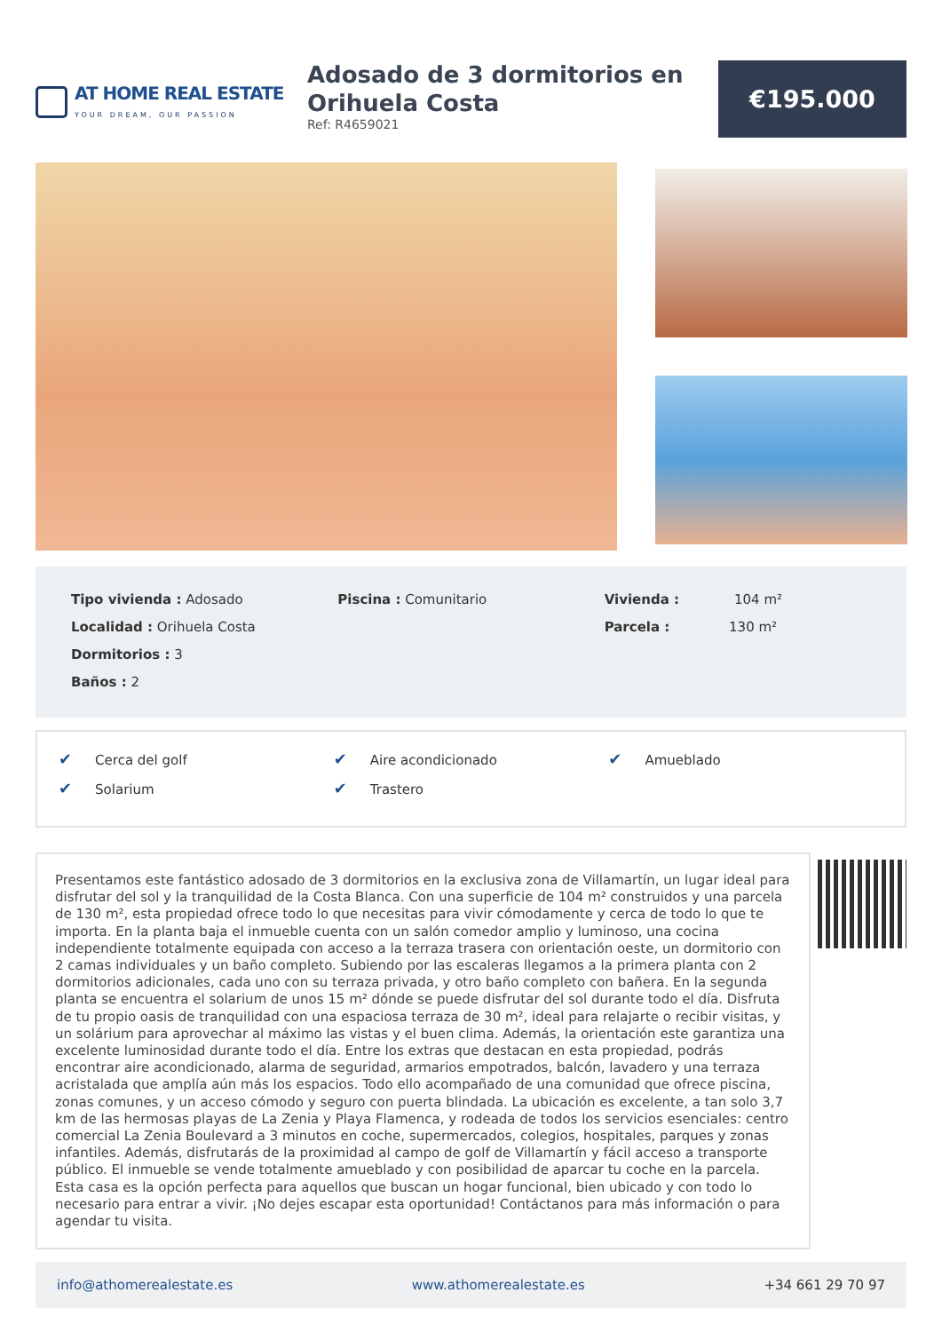AT HOME REAL ESTATE
YOUR DREAM, OUR PASSION
Adosado de 3 dormitorios en Orihuela Costa
Ref: R4659021
€195.000
Tipo vivienda : Adosado
Localidad : Orihuela Costa
Dormitorios : 3
Baños : 2
Piscina : Comunitario Vivienda : 104 m²
Parcela : 130 m²
✔ Cerca del golf
✔ Aire acondicionado
✔ Amueblado
✔ Solarium
✔ Trastero
Presentamos este fantástico adosado de 3 dormitorios en la exclusiva zona de Villamartín, un lugar ideal para disfrutar del sol y la tranquilidad de la Costa Blanca. Con una superficie de 104 m² construidos y una parcela de 130 m², esta propiedad ofrece todo lo que necesitas para vivir cómodamente y cerca de todo lo que te importa. En la planta baja el inmueble cuenta con un salón comedor amplio y luminoso, una cocina independiente totalmente equipada con acceso a la terraza trasera con orientación oeste, un dormitorio con 2 camas individuales y un baño completo. Subiendo por las escaleras llegamos a la primera planta con 2 dormitorios adicionales, cada uno con su terraza privada, y otro baño completo con bañera. En la segunda planta se encuentra el solarium de unos 15 m² dónde se puede disfrutar del sol durante todo el día. Disfruta de tu propio oasis de tranquilidad con una espaciosa terraza de 30 m², ideal para relajarte o recibir visitas, y un solárium para aprovechar al máximo las vistas y el buen clima. Además, la orientación este garantiza una excelente luminosidad durante todo el día. Entre los extras que destacan en esta propiedad, podrás encontrar aire acondicionado, alarma de seguridad, armarios empotrados, balcón, lavadero y una terraza acristalada que amplía aún más los espacios. Todo ello acompañado de una comunidad que ofrece piscina, zonas comunes, y un acceso cómodo y seguro con puerta blindada. La ubicación es excelente, a tan solo 3,7 km de las hermosas playas de La Zenia y Playa Flamenca, y rodeada de todos los servicios esenciales: centro comercial La Zenia Boulevard a 3 minutos en coche, supermercados, colegios, hospitales, parques y zonas infantiles. Además, disfrutarás de la proximidad al campo de golf de Villamartín y fácil acceso a transporte público. El inmueble se vende totalmente amueblado y con posibilidad de aparcar tu coche en la parcela. Esta casa es la opción perfecta para aquellos que buscan un hogar funcional, bien ubicado y con todo lo necesario para entrar a vivir. ¡No dejes escapar esta oportunidad! Contáctanos para más información o para agendar tu visita.
info@athomerealestate.es www.athomerealestate.es +34 661 29 70 97